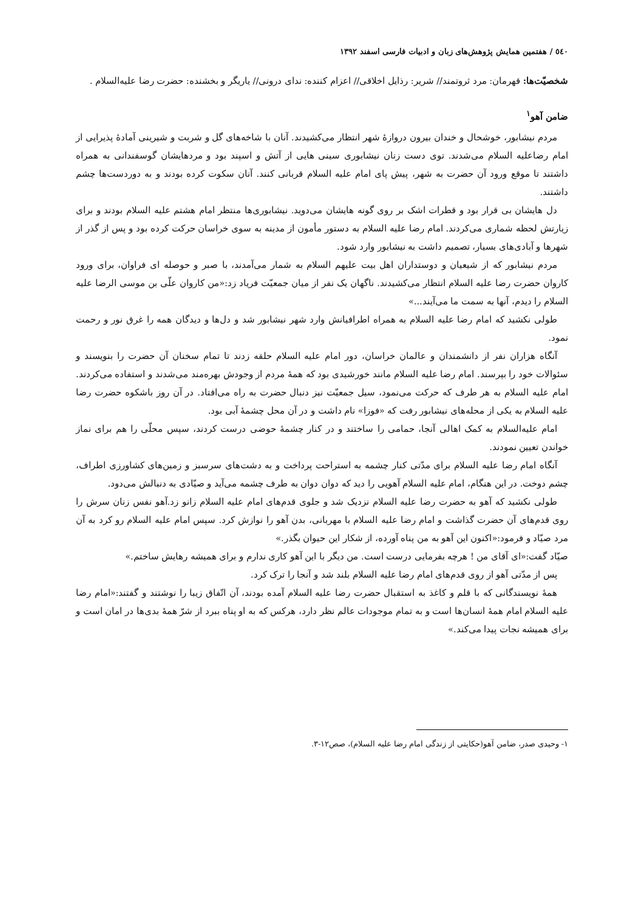٥٤٠ / هفتمین همایش پژوهش‌های زبان و ادبیات فارسی اسفند ١٣٩٢
شخصیّت‌ها: قهرمان: مرد ثروتمند// شریر: رذایل اخلاقی// اعزام کننده: ندای درونی// یاریگر و بخشنده: حضرت رضا علیه‌السلام .
ضامن آهو<sup>١</sup>
مردم نیشابور، خوشحال و خندان بیرون دروازهٔ شهر انتظار می‌کشیدند. آنان با شاخه‌های گل و شربت و شیرینی آمادهٔ پذیرایی از امام رضاعلیه السلام می‌شدند. توی دست زنان نیشابوری سینی هایی از آتش و اسپند بود و مردهایشان گوسفندانی به همراه داشتند تا موقع ورود آن حضرت به شهر، پیش پای امام علیه السلام قربانی کنند. آنان سکوت کرده بودند و به دوردست‌ها چشم داشتند.
دل هایشان بی قرار بود و قطرات اشک بر روی گونه هایشان می‌دوید. نیشابوری‌ها منتظر امام هشتم علیه السلام بودند و برای زیارتش لحظه شماری می‌کردند. امام رضا علیه السلام به دستور مأمون از مدینه به سوی خراسان حرکت کرده بود و پس از گذر از شهرها و آبادی‌های بسیار، تصمیم داشت به نیشابور وارد شود.
مردم نیشابور که از شیعیان و دوستداران اهل بیت علیهم السلام به شمار می‌آمدند، با صبر و حوصله ای فراوان، برای ورود کاروان حضرت رضا علیه السلام انتظار می‌کشیدند. ناگهان یک نفر از میان جمعیّت فریاد زد:«من کاروان علّی بن موسی الرضا علیه السلام را دیدم، آنها به سمت ما می‌آیند...»
طولی نکشید که امام رضا علیه السلام به همراه اطرافیانش وارد شهر نیشابور شد و دل‌ها و دیدگان همه را غرق نور و رحمت نمود.
آنگاه هزاران نفر از دانشمندان و عالمان خراسان، دور امام علیه السلام حلقه زدند تا تمام سخنان آن حضرت را بنویسند و سئوالات خود را بپرسند. امام رضا علیه السلام مانند خورشیدی بود که همهٔ مردم از وجودش بهره‌مند می‌شدند و استفاده می‌کردند. امام علیه السلام به هر طرف که حرکت می‌نمود، سیل جمعیّت نیز دنبال حضرت به راه می‌افتاد. در آن روز باشکوه حضرت رضا علیه السلام به یکی از محله‌های نیشابور رفت که «فوزا» نام داشت و در آن محل چشمهٔ آبی بود.
امام علیه‌السلام به کمک اهالی آنجا، حمامی را ساختند و در کنار چشمهٔ حوضی درست کردند، سپس محلّی را هم برای نماز خواندن تعیین نمودند.
آنگاه امام رضا علیه السلام برای مدّتی کنار چشمه به استراحت پرداخت و به دشت‌های سرسبز و زمین‌های کشاورزی اطراف، چشم دوخت. در این هنگام، امام علیه السلام آهویی را دید که دوان دوان به طرف چشمه می‌آید و صیّادی به دنبالش می‌دود.
طولی نکشید که آهو به حضرت رضا علیه السلام نزدیک شد و جلوی قدم‌های امام علیه السلام زانو زد.آهو نفس زنان سرش را روی قدم‌های آن حضرت گذاشت و امام رضا علیه السلام با مهربانی، بدن آهو را نوازش کرد. سپس امام علیه السلام رو کرد به آن مرد صیّاد و فرمود:«اکنون این آهو به من پناه آورده، از شکار این حیوان بگذر.»
صیّاد گفت:«ای آقای من ! هرچه بفرمایی درست است. من دیگر با این آهو کاری ندارم و برای همیشه رهایش ساختم.»
پس از مدّتی آهو از روی قدم‌های امام رضا علیه السلام بلند شد و آنجا را ترک کرد.
همهٔ نویسندگانی که با قلم و کاغذ به استقبال حضرت رضا علیه السلام آمده بودند، آن اتّفاق زیبا را نوشتند و گفتند:«امام رضا علیه السلام امام همهٔ انسان‌ها است و به تمام موجودات عالم نظر دارد، هرکس که به او پناه ببرد از شرّ همهٔ بدی‌ها در امان است و برای همیشه نجات پیدا می‌کند.»
١- وحیدی صدر، ضامن آهو(حکایتی از زندگی امام رضا علیه السلام)، صص١٢-٣.